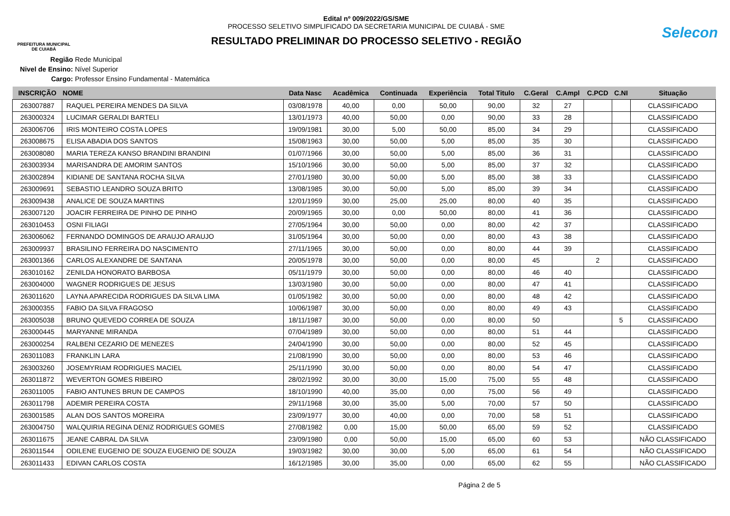PREFEITURA MUNICIPAL
DE CUIABÁ
Edital nº 009/2022/GS/SME
PROCESSO SELETIVO SIMPLIFICADO DA SECRETARIA MUNICIPAL DE CUIABÁ - SME
RESULTADO PRELIMINAR DO PROCESSO SELETIVO - REGIÃO
Selecon
Região Rede Municipal
Nivel de Ensino: Nível Superior
Cargo: Professor Ensino Fundamental - Matemática
| INSCRIÇÃO | NOME | Data Nasc | Acadêmica | Continuada | Experiência | Total Titulo | C.Geral | C.Ampl | C.PCD | C.NI | Situação |
| --- | --- | --- | --- | --- | --- | --- | --- | --- | --- | --- | --- |
| 263007887 | RAQUEL PEREIRA MENDES DA SILVA | 03/08/1978 | 40,00 | 0,00 | 50,00 | 90,00 | 32 | 27 | | | CLASSIFICADO |
| 263000324 | LUCIMAR GERALDI BARTELI | 13/01/1973 | 40,00 | 50,00 | 0,00 | 90,00 | 33 | 28 | | | CLASSIFICADO |
| 263006706 | IRIS MONTEIRO COSTA LOPES | 19/09/1981 | 30,00 | 5,00 | 50,00 | 85,00 | 34 | 29 | | | CLASSIFICADO |
| 263008675 | ELISA ABADIA DOS SANTOS | 15/08/1963 | 30,00 | 50,00 | 5,00 | 85,00 | 35 | 30 | | | CLASSIFICADO |
| 263008080 | MARIA TEREZA KANSO BRANDINI BRANDINI | 01/07/1966 | 30,00 | 50,00 | 5,00 | 85,00 | 36 | 31 | | | CLASSIFICADO |
| 263003934 | MARISANDRA DE AMORIM SANTOS | 15/10/1966 | 30,00 | 50,00 | 5,00 | 85,00 | 37 | 32 | | | CLASSIFICADO |
| 263002894 | KIDIANE DE SANTANA ROCHA SILVA | 27/01/1980 | 30,00 | 50,00 | 5,00 | 85,00 | 38 | 33 | | | CLASSIFICADO |
| 263009691 | SEBASTIO LEANDRO SOUZA BRITO | 13/08/1985 | 30,00 | 50,00 | 5,00 | 85,00 | 39 | 34 | | | CLASSIFICADO |
| 263009438 | ANALICE DE SOUZA MARTINS | 12/01/1959 | 30,00 | 25,00 | 25,00 | 80,00 | 40 | 35 | | | CLASSIFICADO |
| 263007120 | JOACIR FERREIRA DE PINHO DE PINHO | 20/09/1965 | 30,00 | 0,00 | 50,00 | 80,00 | 41 | 36 | | | CLASSIFICADO |
| 263010453 | OSNI FILIAGI | 27/05/1964 | 30,00 | 50,00 | 0,00 | 80,00 | 42 | 37 | | | CLASSIFICADO |
| 263006062 | FERNANDO DOMINGOS DE ARAUJO ARAUJO | 31/05/1964 | 30,00 | 50,00 | 0,00 | 80,00 | 43 | 38 | | | CLASSIFICADO |
| 263009937 | BRASILINO FERREIRA DO NASCIMENTO | 27/11/1965 | 30,00 | 50,00 | 0,00 | 80,00 | 44 | 39 | | | CLASSIFICADO |
| 263001366 | CARLOS ALEXANDRE DE SANTANA | 20/05/1978 | 30,00 | 50,00 | 0,00 | 80,00 | 45 | | 2 | | CLASSIFICADO |
| 263010162 | ZENILDA HONORATO BARBOSA | 05/11/1979 | 30,00 | 50,00 | 0,00 | 80,00 | 46 | 40 | | | CLASSIFICADO |
| 263004000 | WAGNER RODRIGUES DE JESUS | 13/03/1980 | 30,00 | 50,00 | 0,00 | 80,00 | 47 | 41 | | | CLASSIFICADO |
| 263011620 | LAYNA APARECIDA RODRIGUES DA SILVA LIMA | 01/05/1982 | 30,00 | 50,00 | 0,00 | 80,00 | 48 | 42 | | | CLASSIFICADO |
| 263000355 | FABIO DA SILVA FRAGOSO | 10/06/1987 | 30,00 | 50,00 | 0,00 | 80,00 | 49 | 43 | | | CLASSIFICADO |
| 263005038 | BRUNO QUEVEDO CORREA DE SOUZA | 18/11/1987 | 30,00 | 50,00 | 0,00 | 80,00 | 50 | | | 5 | CLASSIFICADO |
| 263000445 | MARYANNE MIRANDA | 07/04/1989 | 30,00 | 50,00 | 0,00 | 80,00 | 51 | 44 | | | CLASSIFICADO |
| 263000254 | RALBENI CEZARIO DE MENEZES | 24/04/1990 | 30,00 | 50,00 | 0,00 | 80,00 | 52 | 45 | | | CLASSIFICADO |
| 263011083 | FRANKLIN LARA | 21/08/1990 | 30,00 | 50,00 | 0,00 | 80,00 | 53 | 46 | | | CLASSIFICADO |
| 263003260 | JOSEMYRIAM RODRIGUES MACIEL | 25/11/1990 | 30,00 | 50,00 | 0,00 | 80,00 | 54 | 47 | | | CLASSIFICADO |
| 263011872 | WEVERTON GOMES RIBEIRO | 28/02/1992 | 30,00 | 30,00 | 15,00 | 75,00 | 55 | 48 | | | CLASSIFICADO |
| 263011005 | FABIO ANTUNES BRUN DE CAMPOS | 18/10/1990 | 40,00 | 35,00 | 0,00 | 75,00 | 56 | 49 | | | CLASSIFICADO |
| 263011798 | ADEMIR PEREIRA COSTA | 29/11/1968 | 30,00 | 35,00 | 5,00 | 70,00 | 57 | 50 | | | CLASSIFICADO |
| 263001585 | ALAN DOS SANTOS MOREIRA | 23/09/1977 | 30,00 | 40,00 | 0,00 | 70,00 | 58 | 51 | | | CLASSIFICADO |
| 263004750 | WALQUIRIA REGINA DENIZ RODRIGUES GOMES | 27/08/1982 | 0,00 | 15,00 | 50,00 | 65,00 | 59 | 52 | | | CLASSIFICADO |
| 263011675 | JEANE CABRAL DA SILVA | 23/09/1980 | 0,00 | 50,00 | 15,00 | 65,00 | 60 | 53 | | | NÃO CLASSIFICADO |
| 263011544 | ODILENE EUGENIO DE SOUZA EUGENIO DE SOUZA | 19/03/1982 | 30,00 | 30,00 | 5,00 | 65,00 | 61 | 54 | | | NÃO CLASSIFICADO |
| 263011433 | EDIVAN CARLOS COSTA | 16/12/1985 | 30,00 | 35,00 | 0,00 | 65,00 | 62 | 55 | | | NÃO CLASSIFICADO |
Página 2 de 5